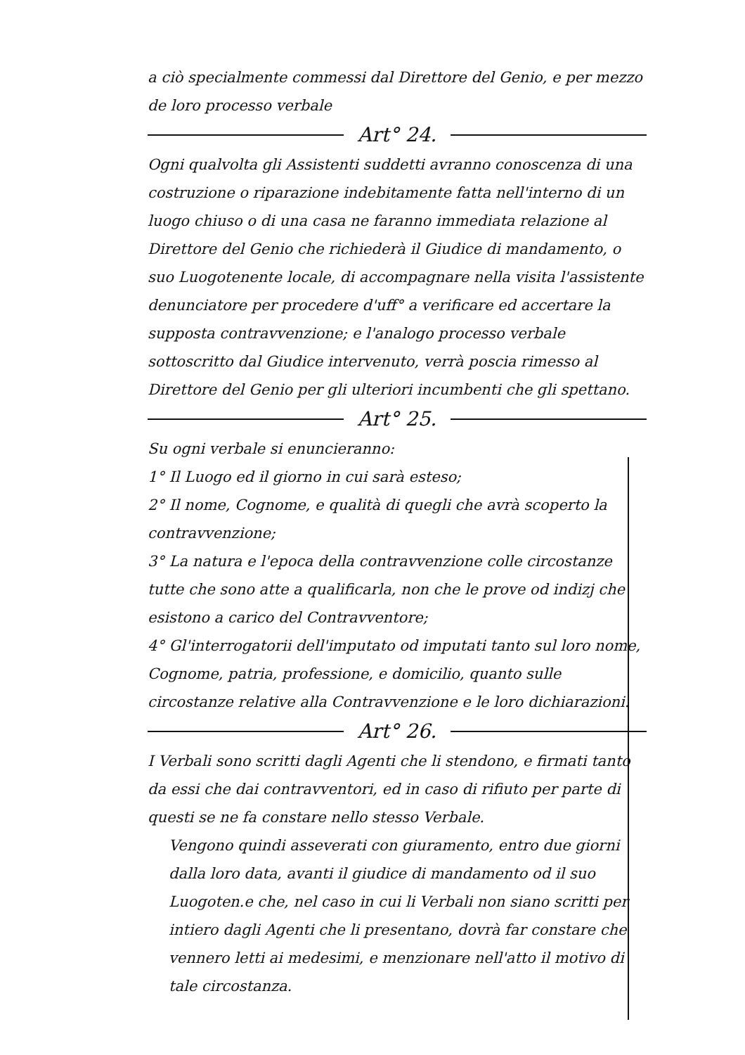a ciò specialmente commessi dal Direttore del Genio, e per mezzo de loro processo verbale
Art° 24.
Ogni qualvolta gli Assistenti suddetti avranno conoscenza di una costruzione o riparazione indebitamente fatta nell'interno di un luogo chiuso o di una casa ne faranno immediata relazione al Direttore del Genio che richiederà il Giudice di mandamento, o suo Luogotenente locale, di accompagnare nella visita l'assistente denunciatore per procedere d'uff° a verificare ed accertare la supposta contravvenzione; e l'analogo processo verbale sottoscritto dal Giudice intervenuto, verrà poscia rimesso al Direttore del Genio per gli ulteriori incumbenti che gli spettano.
Art° 25.
Su ogni verbale si enuncieranno:
1° Il Luogo ed il giorno in cui sarà esteso;
2° Il nome, Cognome, e qualità di quegli che avrà scoperto la contravvenzione;
3° La natura e l'epoca della contravvenzione colle circostanze tutte che sono atte a qualificarla, non che le prove od indizj che esistono a carico del Contravventore;
4° Gl'interrogatorii dell'imputato od imputati tanto sul loro nome, Cognome, patria, professione, e domicilio, quanto sulle circostanze relative alla Contravvenzione e le loro dichiarazioni.
Art° 26.
I Verbali sono scritti dagli Agenti che li stendono, e firmati tanto da essi che dai contravventori, ed in caso di rifiuto per parte di questi se ne fa constare nello stesso Verbale.
Vengono quindi asseverati con giuramento, entro due giorni dalla loro data, avanti il giudice di mandamento od il suo Luogoten.e che, nel caso in cui li Verbali non siano scritti per intiero dagli Agenti che li presentano, dovrà far constare che vennero letti ai medesimi, e menzionare nell'atto il motivo di tale circostanza.